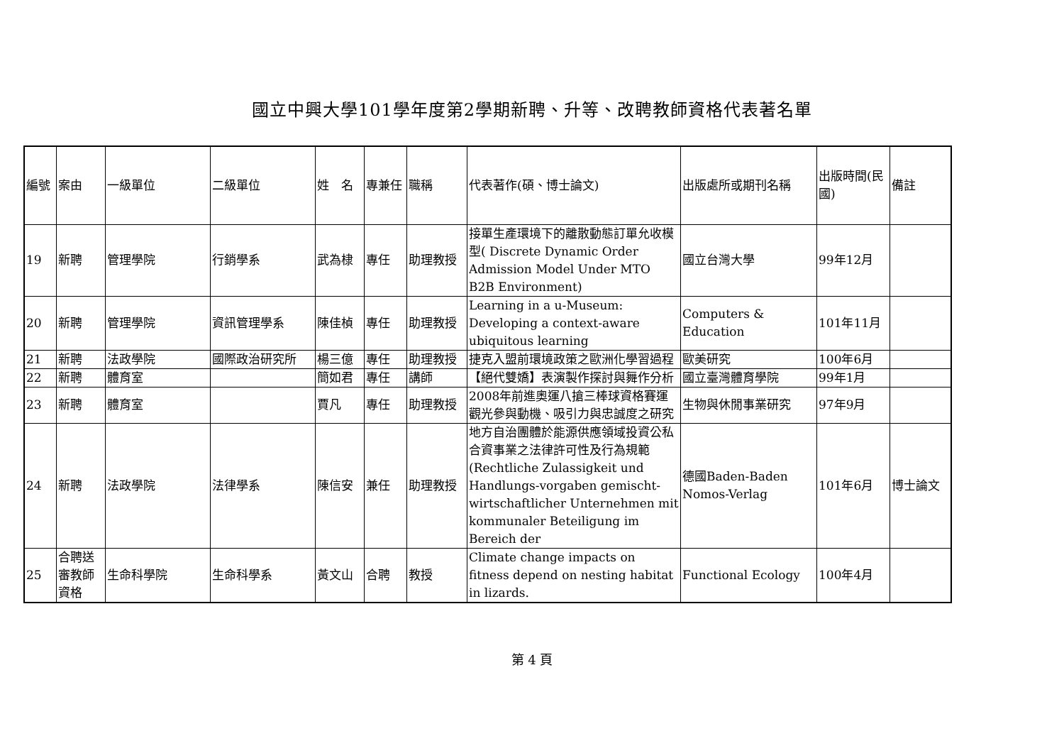國立中興大學101學年度第2學期新聘、升等、改聘教師資格代表著名單
| 編號 | 案由 | 一級單位 | 二級單位 | 姓 名 | 專兼任 | 職稱 | 代表著作(碩、博士論文) | 出版處所或期刊名稱 | 出版時間(民國) | 備註 |
| --- | --- | --- | --- | --- | --- | --- | --- | --- | --- | --- |
| 19 | 新聘 | 管理學院 | 行銷學系 | 武為棣 | 專任 | 助理教授 | 接單生產環境下的離散動態訂單允收模型( Discrete Dynamic Order Admission Model Under MTO B2B Environment) | 國立台灣大學 | 99年12月 | |
| 20 | 新聘 | 管理學院 | 資訊管理學系 | 陳佳楨 | 專任 | 助理教授 | Learning in a u-Museum: Developing a context-aware ubiquitous learning | Computers & Education | 101年11月 | |
| 21 | 新聘 | 法政學院 | 國際政治研究所 | 楊三億 | 專任 | 助理教授 | 捷克入盟前環境政策之歐洲化學習過程 | 歐美研究 | 100年6月 | |
| 22 | 新聘 | 體育室 | | 簡如君 | 專任 | 講師 | 【絕代雙嬌】表演製作探討與舞作分析 | 國立臺灣體育學院 | 99年1月 | |
| 23 | 新聘 | 體育室 | | 賈凡 | 專任 | 助理教授 | 2008年前進奧運八搶三棒球資格賽運觀光參與動機、吸引力與忠誠度之研究 | 生物與休閒事業研究 | 97年9月 | |
| 24 | 新聘 | 法政學院 | 法律學系 | 陳信安 | 兼任 | 助理教授 | 地方自治團體於能源供應領域投資公私合資事業之法律許可性及行為規範(Rechtliche Zulassigkeit und Handlungs-vorgaben gemischt-wirtschaftlicher Unternehmen mit kommunaler Beteiligung im Bereich der | 德國Baden-Baden Nomos-Verlag | 101年6月 | 博士論文 |
| 25 | 合聘送審教師資格 | 生命科學院 | 生命科學系 | 黃文山 | 合聘 | 教授 | Climate change impacts on fitness depend on nesting habitat in lizards. | Functional Ecology | 100年4月 | |
第 4 頁